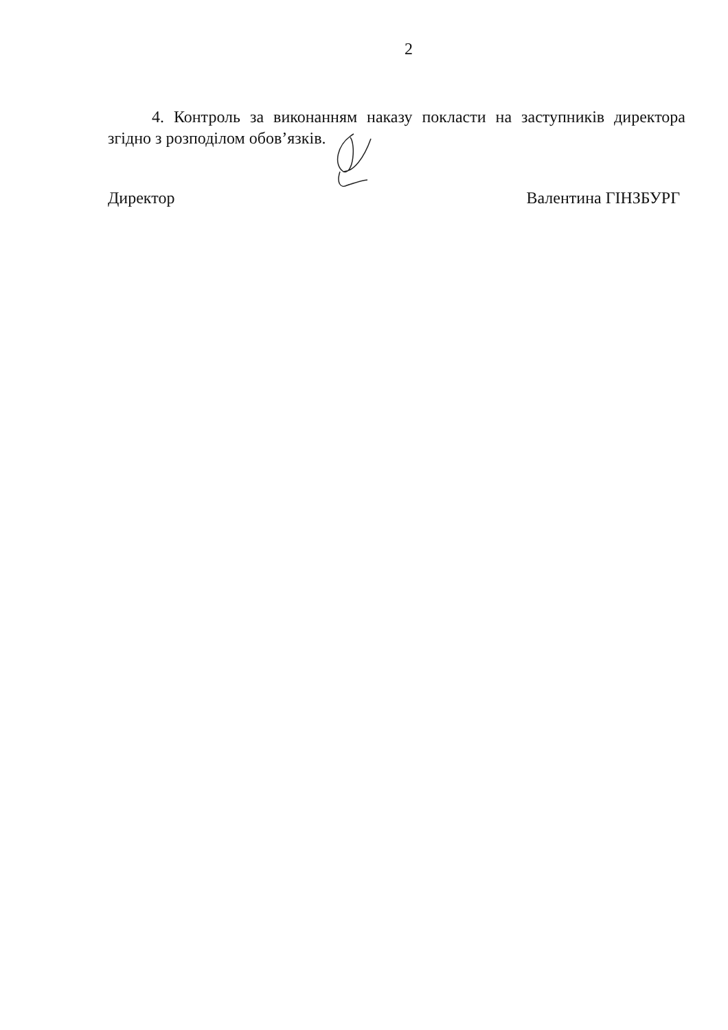2
4. Контроль за виконанням наказу покласти на заступників директора згідно з розподілом обов’язків.
Директор Валентина ГІНЗБУРГ